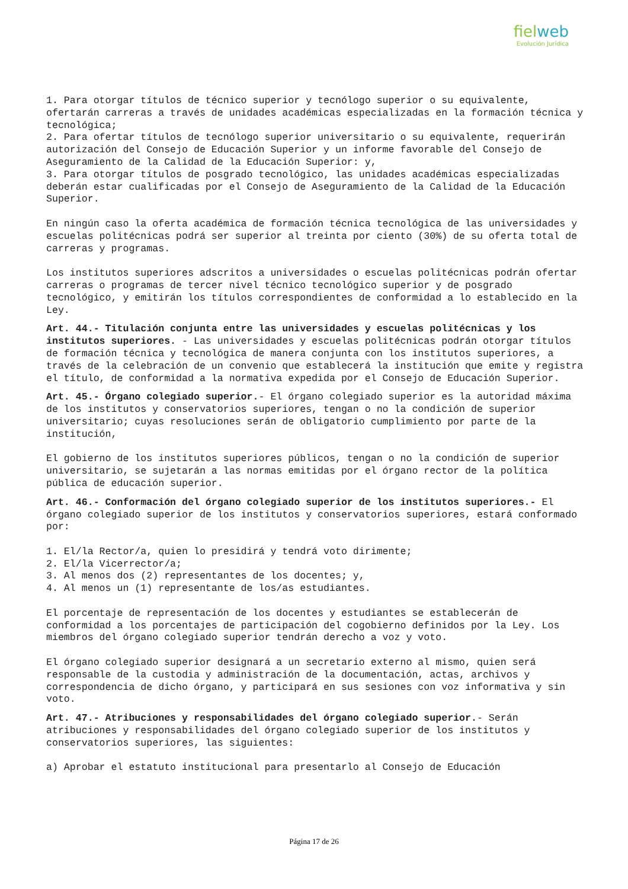fielweb
Evolución Jurídica
1. Para otorgar títulos de técnico superior y tecnólogo superior o su equivalente, ofertarán carreras a través de unidades académicas especializadas en la formación técnica y tecnológica;
2. Para ofertar títulos de tecnólogo superior universitario o su equivalente, requerirán autorización del Consejo de Educación Superior y un informe favorable del Consejo de Aseguramiento de la Calidad de la Educación Superior: y,
3. Para otorgar títulos de posgrado tecnológico, las unidades académicas especializadas deberán estar cualificadas por el Consejo de Aseguramiento de la Calidad de la Educación Superior.
En ningún caso la oferta académica de formación técnica tecnológica de las universidades y escuelas politécnicas podrá ser superior al treinta por ciento (30%) de su oferta total de carreras y programas.
Los institutos superiores adscritos a universidades o escuelas politécnicas podrán ofertar carreras o programas de tercer nivel técnico tecnológico superior y de posgrado tecnológico, y emitirán los títulos correspondientes de conformidad a lo establecido en la Ley.
Art. 44.- Titulación conjunta entre las universidades y escuelas politécnicas y los institutos superiores. - Las universidades y escuelas politécnicas podrán otorgar títulos de formación técnica y tecnológica de manera conjunta con los institutos superiores, a través de la celebración de un convenio que establecerá la institución que emite y registra el título, de conformidad a la normativa expedida por el Consejo de Educación Superior.
Art. 45.- Órgano colegiado superior.- El órgano colegiado superior es la autoridad máxima de los institutos y conservatorios superiores, tengan o no la condición de superior universitario; cuyas resoluciones serán de obligatorio cumplimiento por parte de la institución,
El gobierno de los institutos superiores públicos, tengan o no la condición de superior universitario, se sujetarán a las normas emitidas por el órgano rector de la política pública de educación superior.
Art. 46.- Conformación del órgano colegiado superior de los institutos superiores.- El órgano colegiado superior de los institutos y conservatorios superiores, estará conformado por:
1. El/la Rector/a, quien lo presidirá y tendrá voto dirimente;
2. El/la Vicerrector/a;
3. Al menos dos (2) representantes de los docentes; y,
4. Al menos un (1) representante de los/as estudiantes.
El porcentaje de representación de los docentes y estudiantes se establecerán de conformidad a los porcentajes de participación del cogobierno definidos por la Ley. Los miembros del órgano colegiado superior tendrán derecho a voz y voto.
El órgano colegiado superior designará a un secretario externo al mismo, quien será responsable de la custodia y administración de la documentación, actas, archivos y correspondencia de dicho órgano, y participará en sus sesiones con voz informativa y sin voto.
Art. 47.- Atribuciones y responsabilidades del órgano colegiado superior.- Serán atribuciones y responsabilidades del órgano colegiado superior de los institutos y conservatorios superiores, las siguientes:
a) Aprobar el estatuto institucional para presentarlo al Consejo de Educación
Página 17 de 26